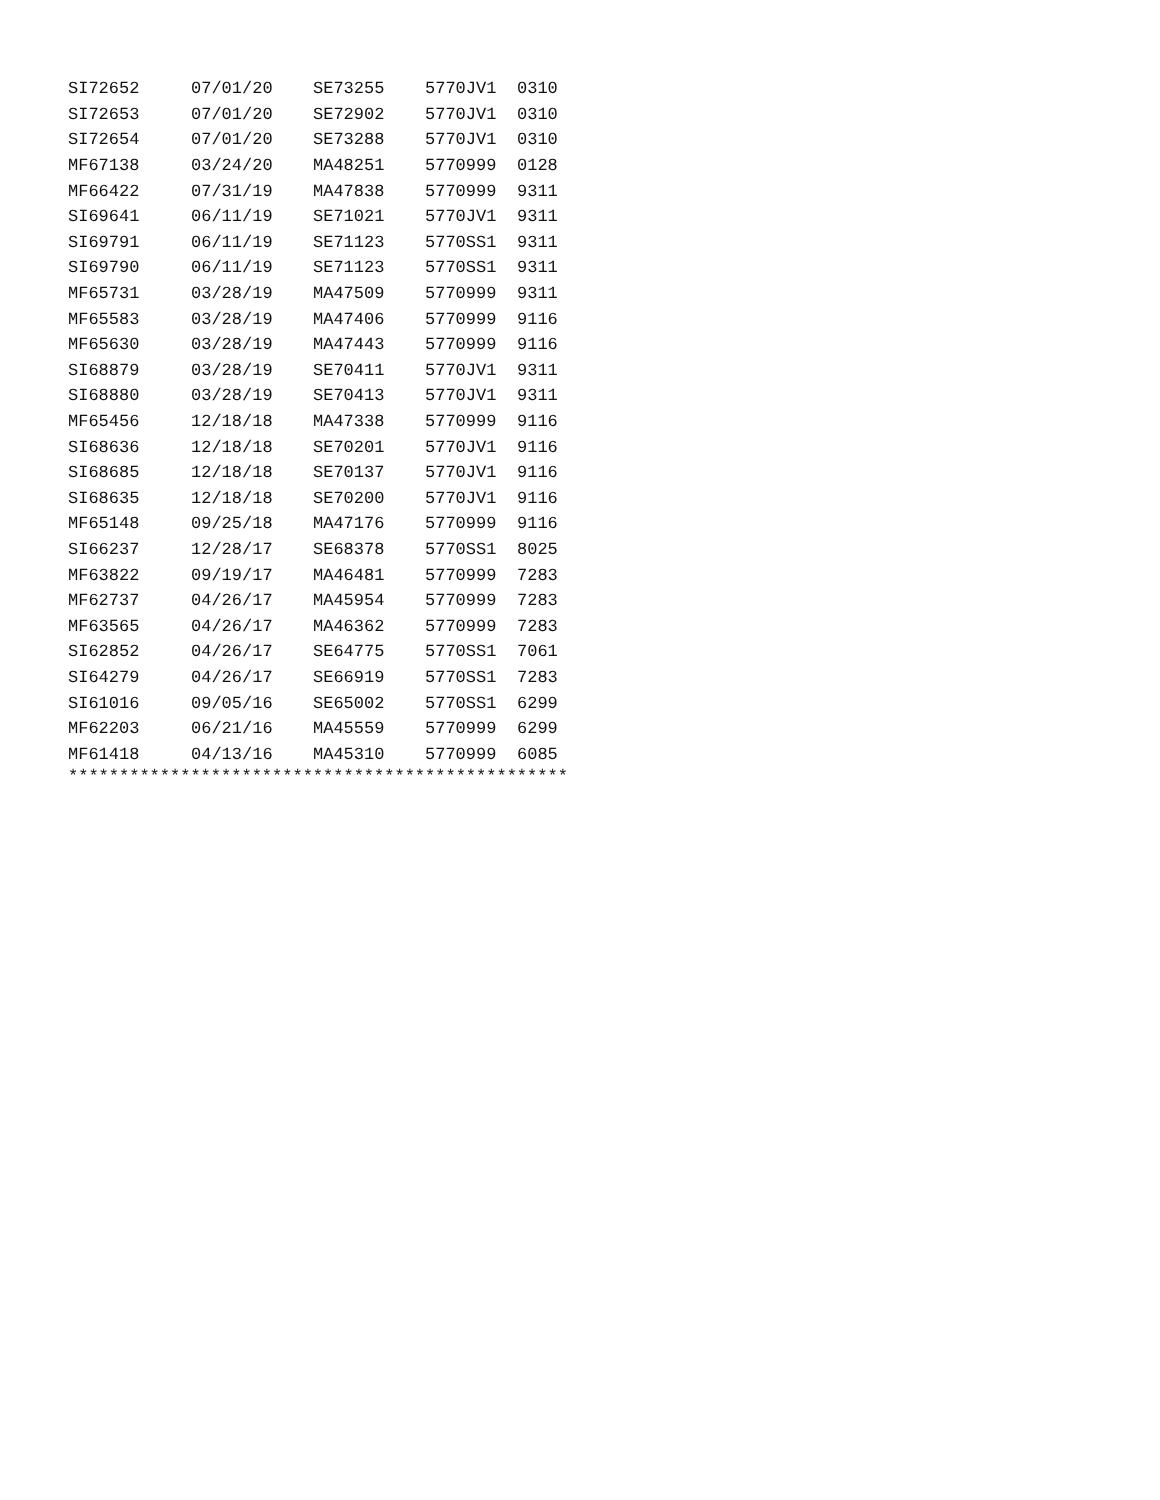| SI72652 | 07/01/20 | SE73255 | 5770JV1 | 0310 |
| SI72653 | 07/01/20 | SE72902 | 5770JV1 | 0310 |
| SI72654 | 07/01/20 | SE73288 | 5770JV1 | 0310 |
| MF67138 | 03/24/20 | MA48251 | 5770999 | 0128 |
| MF66422 | 07/31/19 | MA47838 | 5770999 | 9311 |
| SI69641 | 06/11/19 | SE71021 | 5770JV1 | 9311 |
| SI69791 | 06/11/19 | SE71123 | 5770SS1 | 9311 |
| SI69790 | 06/11/19 | SE71123 | 5770SS1 | 9311 |
| MF65731 | 03/28/19 | MA47509 | 5770999 | 9311 |
| MF65583 | 03/28/19 | MA47406 | 5770999 | 9116 |
| MF65630 | 03/28/19 | MA47443 | 5770999 | 9116 |
| SI68879 | 03/28/19 | SE70411 | 5770JV1 | 9311 |
| SI68880 | 03/28/19 | SE70413 | 5770JV1 | 9311 |
| MF65456 | 12/18/18 | MA47338 | 5770999 | 9116 |
| SI68636 | 12/18/18 | SE70201 | 5770JV1 | 9116 |
| SI68685 | 12/18/18 | SE70137 | 5770JV1 | 9116 |
| SI68635 | 12/18/18 | SE70200 | 5770JV1 | 9116 |
| MF65148 | 09/25/18 | MA47176 | 5770999 | 9116 |
| SI66237 | 12/28/17 | SE68378 | 5770SS1 | 8025 |
| MF63822 | 09/19/17 | MA46481 | 5770999 | 7283 |
| MF62737 | 04/26/17 | MA45954 | 5770999 | 7283 |
| MF63565 | 04/26/17 | MA46362 | 5770999 | 7283 |
| SI62852 | 04/26/17 | SE64775 | 5770SS1 | 7061 |
| SI64279 | 04/26/17 | SE66919 | 5770SS1 | 7283 |
| SI61016 | 09/05/16 | SE65002 | 5770SS1 | 6299 |
| MF62203 | 06/21/16 | MA45559 | 5770999 | 6299 |
| MF61418 | 04/13/16 | MA45310 | 5770999 | 6085 |
*************************************************